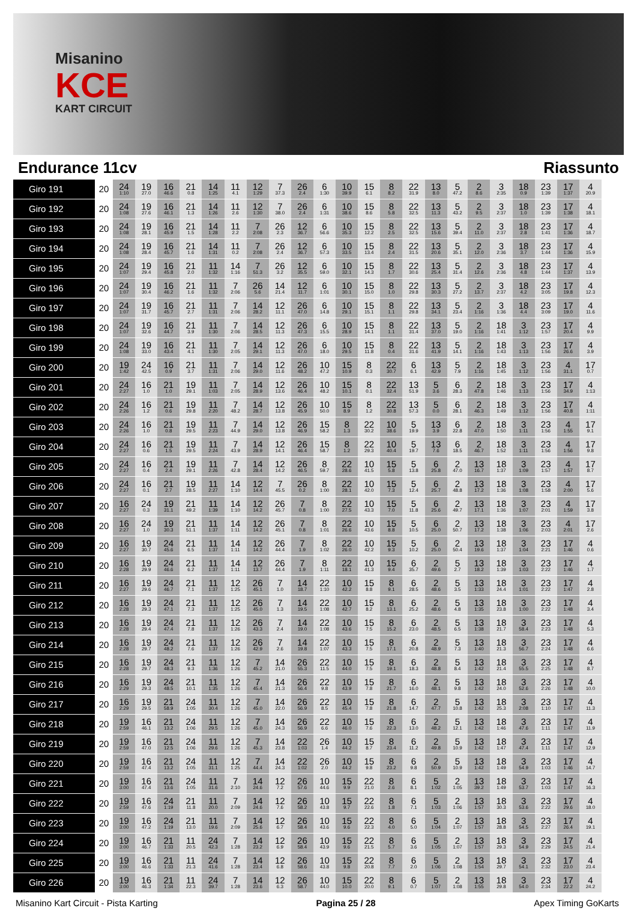Misanino
KCE
KART CIRCUIT
Endurance 11cv Riassunto
| Giro 191 | 20 | 24 1:10 | 19 27.0 | 16 46.6 | 21 0.8 | 14 1:25 | 11 4.1 | 12 1:29 | 7 37.3 | 26 2.4 | 6 1:30 | 10 39.9 | 15 6.1 | 8 8.2 | 22 31.9 | 13 8.0 | 5 47.2 | 2 8.6 | 3 2:35 | 18 0.9 | 23 1:39 | 17 1:37 | 4 20.9 |
| Giro 192 | 20 | 24 1:08 | 19 27.6 | 16 46.1 | 21 1.3 | 14 1:26 | 11 2.6 | 12 1:30 | 7 38.0 | 26 2.4 | 6 1:31 | 10 38.6 | 15 8.6 | 8 5.8 | 22 32.5 | 13 11.3 | 5 43.2 | 2 9.5 | 3 2:37 | 18 1.0 | 23 1:39 | 17 1:38 | 4 18.1 |
| Giro 193 | 20 | 24 1:08 | 19 28.1 | 16 45.9 | 21 1.5 | 14 1:28 | 11 2.2 | 7 2:08 | 26 2.3 | 12 36.7 | 6 56.6 | 10 35.3 | 15 12.2 | 8 2.5 | 22 32.5 | 13 15.6 | 5 39.4 | 2 11.0 | 3 2:37 | 18 2.8 | 23 1:41 | 17 1:36 | 4 18.7 |
| Giro 194 | 20 | 24 1:08 | 19 28.4 | 16 45.7 | 21 1.6 | 14 1:31 | 11 0.2 | 7 2:08 | 26 2.4 | 12 36.7 | 6 57.3 | 10 33.5 | 15 13.4 | 8 2.4 | 22 31.5 | 13 20.6 | 5 35.1 | 2 12.0 | 3 2:36 | 18 3.7 | 23 1:44 | 17 1:36 | 4 15.9 |
| Giro 195 | 20 | 24 1:07 | 19 29.4 | 16 45.8 | 21 2.0 | 11 1:32 | 14 1:16 | 7 51.3 | 26 3.2 | 12 35.5 | 6 59.0 | 10 32.1 | 15 14.3 | 8 1.7 | 22 30.6 | 13 25.4 | 5 31.4 | 2 12.6 | 3 2:36 | 18 4.8 | 23 1:44 | 17 1:37 | 4 13.9 |
| Giro 196 | 20 | 24 1:07 | 19 30.4 | 16 46.2 | 21 1.6 | 11 1:32 | 7 2:06 | 26 5.6 | 14 21.4 | 12 11.7 | 6 1:01 | 10 30.1 | 15 15.0 | 8 1.0 | 22 29.8 | 13 30.3 | 5 27.2 | 2 13.7 | 3 2:37 | 18 4.2 | 23 3:05 | 17 19.8 | 4 12.3 |
| Giro 197 | 20 | 24 1:07 | 19 31.7 | 16 45.7 | 21 2.7 | 11 1:31 | 7 2:06 | 14 28.2 | 12 11.1 | 26 47.0 | 6 14.8 | 10 29.1 | 15 15.1 | 8 1.1 | 22 29.8 | 13 34.1 | 5 23.4 | 2 1:16 | 3 1:36 | 18 4.4 | 23 3:09 | 17 19.0 | 4 11.6 |
| Giro 198 | 20 | 24 1:07 | 19 32.6 | 16 44.7 | 21 3.9 | 11 1:30 | 7 2:06 | 14 28.5 | 12 11.3 | 26 47.3 | 6 15.5 | 10 28.9 | 15 14.1 | 8 1.1 | 22 31.4 | 13 37.0 | 5 19.0 | 2 1:16 | 18 1:41 | 3 1:12 | 23 1:57 | 17 20.4 | 4 9.9 |
| Giro 199 | 20 | 24 1:08 | 19 33.0 | 16 43.4 | 21 4.1 | 11 1:30 | 7 2:05 | 14 29.1 | 12 11.3 | 26 47.0 | 6 18.0 | 10 29.5 | 15 11.8 | 8 0.4 | 22 31.6 | 13 41.9 | 5 14.1 | 2 1:16 | 18 1:43 | 3 1:13 | 23 1:56 | 17 26.6 | 4 3.9 |
| Giro 200 | 20 | 19 1:42 | 24 42.5 | 16 0.9 | 21 3.7 | 11 1:31 | 7 2:06 | 14 29.0 | 12 11.6 | 26 48.2 | 10 47.2 | 15 10.9 | 8 0.3 | 22 30.7 | 6 6.1 | 13 42.9 | 5 7.9 | 2 1:16 | 18 1:45 | 3 1:12 | 23 1:56 | 4 31.1 | 17 0.7 |
| Giro 201 | 20 | 24 2:27 | 16 1.0 | 21 1.0 | 19 29.1 | 11 1:03 | 7 2:05 | 14 28.9 | 12 13.6 | 26 46.4 | 10 48.2 | 15 10.1 | 8 0.1 | 22 32.4 | 13 51.9 | 5 3.6 | 6 28.3 | 2 47.8 | 18 1:46 | 3 1:13 | 23 1:56 | 17 34.9 | 4 1:13 |
| Giro 202 | 20 | 24 2:26 | 16 1.2 | 21 0.6 | 19 29.8 | 11 2:20 | 7 48.2 | 14 28.7 | 12 13.8 | 26 45.9 | 10 50.0 | 15 8.9 | 8 1.2 | 22 30.8 | 13 57.3 | 5 0.0 | 6 28.1 | 2 46.3 | 18 1:49 | 3 1:12 | 23 1:56 | 17 40.8 | 4 1:11 |
| Giro 203 | 20 | 24 2:26 | 16 1.0 | 21 0.8 | 19 29.5 | 11 2:23 | 7 44.9 | 14 29.0 | 12 13.8 | 26 46.9 | 15 58.2 | 8 1.3 | 22 30.2 | 10 38.6 | 5 19.9 | 13 3.9 | 6 22.8 | 2 47.0 | 18 1:50 | 3 1:11 | 23 1:56 | 4 1:55 | 17 9.1 |
| Giro 204 | 20 | 24 2:27 | 16 0.6 | 21 1.5 | 19 29.5 | 11 2:24 | 7 43.9 | 14 28.9 | 12 14.1 | 26 46.4 | 15 58.7 | 8 1.2 | 22 29.3 | 10 40.4 | 5 19.7 | 13 7.6 | 6 18.5 | 2 46.7 | 18 1:52 | 3 1:11 | 23 1:56 | 4 1:56 | 17 9.8 |
| Giro 205 | 20 | 24 2:27 | 16 0.4 | 21 2.4 | 19 29.1 | 11 2:26 | 7 42.8 | 14 28.4 | 12 14.2 | 26 46.5 | 8 59.7 | 22 28.6 | 10 41.5 | 15 5.8 | 5 13.8 | 6 25.8 | 2 47.0 | 13 16.7 | 18 1:37 | 3 1:09 | 23 1:57 | 4 1:57 | 17 8.7 |
| Giro 206 | 20 | 24 2:27 | 16 0.1 | 21 2.7 | 19 28.5 | 11 2:27 | 14 1:10 | 12 14.4 | 7 45.5 | 26 0.2 | 8 1:00 | 22 28.1 | 10 42.0 | 15 7.3 | 5 12.4 | 6 25.7 | 2 48.8 | 13 17.2 | 18 1:36 | 3 1:08 | 23 1:58 | 4 2:00 | 17 5.6 |
| Giro 207 | 20 | 16 2:27 | 24 0.3 | 19 31.1 | 21 49.2 | 11 1:39 | 14 1:10 | 12 14.2 | 26 45.7 | 7 0.8 | 8 1:00 | 22 27.5 | 10 43.3 | 15 7.0 | 5 11.8 | 6 25.6 | 2 49.7 | 13 17.1 | 18 1:36 | 3 1:07 | 23 2:01 | 4 1:59 | 17 3.8 |
| Giro 208 | 20 | 16 2:27 | 24 1.0 | 19 30.3 | 21 51.1 | 11 1:37 | 14 1:11 | 12 14.2 | 26 45.1 | 7 0.8 | 8 1:01 | 22 26.6 | 10 43.6 | 15 8.8 | 5 10.5 | 6 25.0 | 2 50.7 | 13 17.2 | 18 1:38 | 3 1:06 | 23 2:03 | 4 2:01 | 17 2.6 |
| Giro 209 | 20 | 16 2:27 | 19 30.7 | 24 45.6 | 21 6.5 | 11 1:37 | 14 1:11 | 12 14.2 | 26 44.4 | 7 1.9 | 8 1:02 | 22 26.0 | 10 42.2 | 15 9.3 | 5 10.2 | 6 25.0 | 2 50.4 | 13 19.6 | 18 1:37 | 3 1:04 | 23 2:21 | 17 1:46 | 4 0.6 |
| Giro 210 | 20 | 16 2:28 | 19 29.9 | 24 46.6 | 21 6.2 | 11 1:37 | 14 1:11 | 12 13.7 | 26 44.4 | 7 1.9 | 8 1:11 | 22 18.1 | 10 41.3 | 15 9.4 | 6 35.7 | 2 49.6 | 5 2.7 | 13 18.2 | 18 1:39 | 3 1:03 | 23 2:22 | 17 1:46 | 4 1.7 |
| Giro 211 | 20 | 16 2:27 | 19 29.6 | 24 46.7 | 21 7.1 | 11 1:37 | 12 1:25 | 26 45.1 | 7 1.0 | 14 18.7 | 22 1:10 | 10 42.2 | 15 8.8 | 8 9.1 | 6 28.5 | 2 48.6 | 5 3.5 | 13 1:33 | 18 24.4 | 3 1:01 | 23 2:22 | 17 1:47 | 4 2.8 |
| Giro 212 | 20 | 16 2:28 | 19 29.3 | 24 47.1 | 21 7.3 | 11 1:37 | 12 1:25 | 26 45.0 | 7 1.3 | 14 19.5 | 22 1:08 | 10 42.7 | 15 8.2 | 8 13.1 | 6 25.2 | 2 48.6 | 5 4.8 | 13 1:35 | 18 23.8 | 3 1:00 | 23 2:22 | 17 1:48 | 4 3.4 |
| Giro 213 | 20 | 16 2:28 | 19 29.4 | 24 47.4 | 21 7.8 | 11 1:37 | 12 1:26 | 26 43.3 | 7 2.4 | 14 19.0 | 22 1:08 | 10 43.6 | 15 7.5 | 8 15.2 | 6 23.0 | 2 48.5 | 5 6.5 | 13 1:38 | 18 21.7 | 3 58.4 | 23 2:23 | 17 1:48 | 4 5.3 |
| Giro 214 | 20 | 16 2:28 | 19 29.7 | 24 48.2 | 21 7.6 | 11 1:37 | 12 1:26 | 26 42.9 | 7 2.6 | 14 19.8 | 22 1:07 | 10 43.3 | 15 7.5 | 8 17.1 | 6 20.8 | 2 48.9 | 5 7.3 | 13 1:40 | 18 21.3 | 3 56.7 | 23 2:24 | 17 1:48 | 4 6.6 |
| Giro 215 | 20 | 16 2:28 | 19 29.7 | 24 48.3 | 21 9.3 | 11 1:36 | 12 1:26 | 7 45.2 | 14 21.0 | 26 55.3 | 22 11.5 | 10 44.0 | 15 7.5 | 8 19.1 | 6 18.3 | 2 48.8 | 5 8.4 | 13 1:42 | 18 21.4 | 3 55.5 | 23 2:25 | 17 1:48 | 4 8.7 |
| Giro 216 | 20 | 16 2:29 | 19 29.3 | 24 48.5 | 21 10.1 | 11 1:35 | 12 1:26 | 7 45.4 | 14 21.3 | 26 56.4 | 22 9.8 | 10 43.9 | 15 7.8 | 8 21.7 | 6 16.0 | 2 48.1 | 5 9.8 | 13 1:42 | 18 24.0 | 3 52.6 | 23 2:26 | 17 1:48 | 4 10.0 |
| Giro 217 | 20 | 16 2:29 | 19 29.5 | 21 58.9 | 24 1:05 | 11 30.4 | 12 1:26 | 7 45.0 | 14 22.0 | 26 56.9 | 22 8.5 | 10 45.4 | 15 7.8 | 8 21.8 | 6 14.7 | 2 47.7 | 5 10.8 | 13 1:42 | 18 25.3 | 3 2:08 | 23 1:10 | 17 1:47 | 4 11.3 |
| Giro 218 | 20 | 19 2:59 | 16 46.1 | 21 13.2 | 24 1:06 | 11 29.5 | 12 1:26 | 7 45.0 | 14 24.3 | 26 56.9 | 22 6.6 | 10 46.0 | 15 7.6 | 8 22.3 | 6 13.0 | 2 48.2 | 5 12.1 | 13 1:42 | 18 1:46 | 3 47.6 | 23 1:11 | 17 1:47 | 4 11.9 |
| Giro 219 | 20 | 19 2:59 | 16 47.0 | 21 12.5 | 24 1:06 | 11 29.6 | 12 1:26 | 7 45.3 | 14 23.8 | 22 1:03 | 26 1.4 | 10 44.2 | 15 8.7 | 8 23.4 | 6 11.2 | 2 49.8 | 5 10.9 | 13 1:42 | 18 1:47 | 3 47.4 | 23 1:11 | 17 1:47 | 4 12.9 |
| Giro 220 | 20 | 19 2:59 | 16 47.4 | 21 13.2 | 24 1:05 | 11 31.1 | 12 1:25 | 7 44.4 | 14 24.3 | 22 1:02 | 26 2.0 | 10 44.2 | 15 9.8 | 8 23.2 | 6 9.8 | 2 50.9 | 5 10.9 | 13 1:42 | 18 1:49 | 3 54.9 | 23 1:03 | 17 1:46 | 4 14.7 |
| Giro 221 | 20 | 19 3:00 | 16 47.4 | 21 13.6 | 24 1:05 | 11 31.6 | 7 2:10 | 14 24.6 | 12 7.2 | 26 57.6 | 10 44.6 | 15 9.9 | 22 21.0 | 8 2.6 | 6 8.1 | 5 1:02 | 2 1:05 | 13 39.2 | 18 1:49 | 3 53.7 | 23 1:03 | 17 1:47 | 4 16.3 |
| Giro 222 | 20 | 19 2:59 | 16 47.6 | 24 1:19 | 21 11.8 | 11 20.0 | 7 2:09 | 14 24.6 | 12 7.6 | 26 58.2 | 10 43.8 | 15 9.7 | 22 22.6 | 8 1.8 | 6 7.1 | 5 1:03 | 2 1:06 | 13 1:57 | 18 30.3 | 3 53.6 | 23 2:22 | 17 29.6 | 4 18.0 |
| Giro 223 | 20 | 19 3:00 | 16 47.2 | 24 1:19 | 21 13.0 | 11 19.6 | 7 2:09 | 14 25.6 | 12 6.7 | 26 58.4 | 10 43.6 | 15 9.6 | 22 22.3 | 8 4.0 | 6 5.0 | 5 1:04 | 2 1:07 | 13 1:57 | 18 28.8 | 3 54.5 | 23 2:27 | 17 26.4 | 4 19.1 |
| Giro 224 | 20 | 19 3:00 | 16 46.7 | 21 1:33 | 11 20.5 | 24 42.3 | 7 1:28 | 14 23.2 | 12 6.9 | 26 58.4 | 10 43.9 | 15 9.6 | 22 21.5 | 8 5.7 | 6 3.6 | 5 1:05 | 2 1:07 | 13 1:57 | 18 29.3 | 3 54.9 | 23 2:29 | 17 24.5 | 4 21.4 |
| Giro 225 | 20 | 19 3:00 | 16 46.6 | 21 1:33 | 11 21.3 | 24 41.6 | 7 1:28 | 14 23.4 | 12 6.8 | 26 58.6 | 10 43.8 | 15 9.8 | 22 20.8 | 8 7.7 | 6 2.0 | 5 1:06 | 2 1:08 | 13 1:54 | 18 29.7 | 3 54.1 | 23 2:32 | 17 23.0 | 4 23.4 |
| Giro 226 | 20 | 19 3:00 | 16 46.3 | 21 1:34 | 11 22.3 | 24 39.7 | 7 1:28 | 14 23.6 | 12 6.3 | 26 58.7 | 10 44.0 | 15 10.0 | 22 20.0 | 8 9.1 | 6 0.7 | 5 1:07 | 2 1:08 | 13 1:55 | 18 29.8 | 3 54.0 | 23 2:34 | 17 22.2 | 4 24.2 |
Misanino Kart Circuit - Pista Karting Pagina 25 / 28 Apex Timing GoKarts